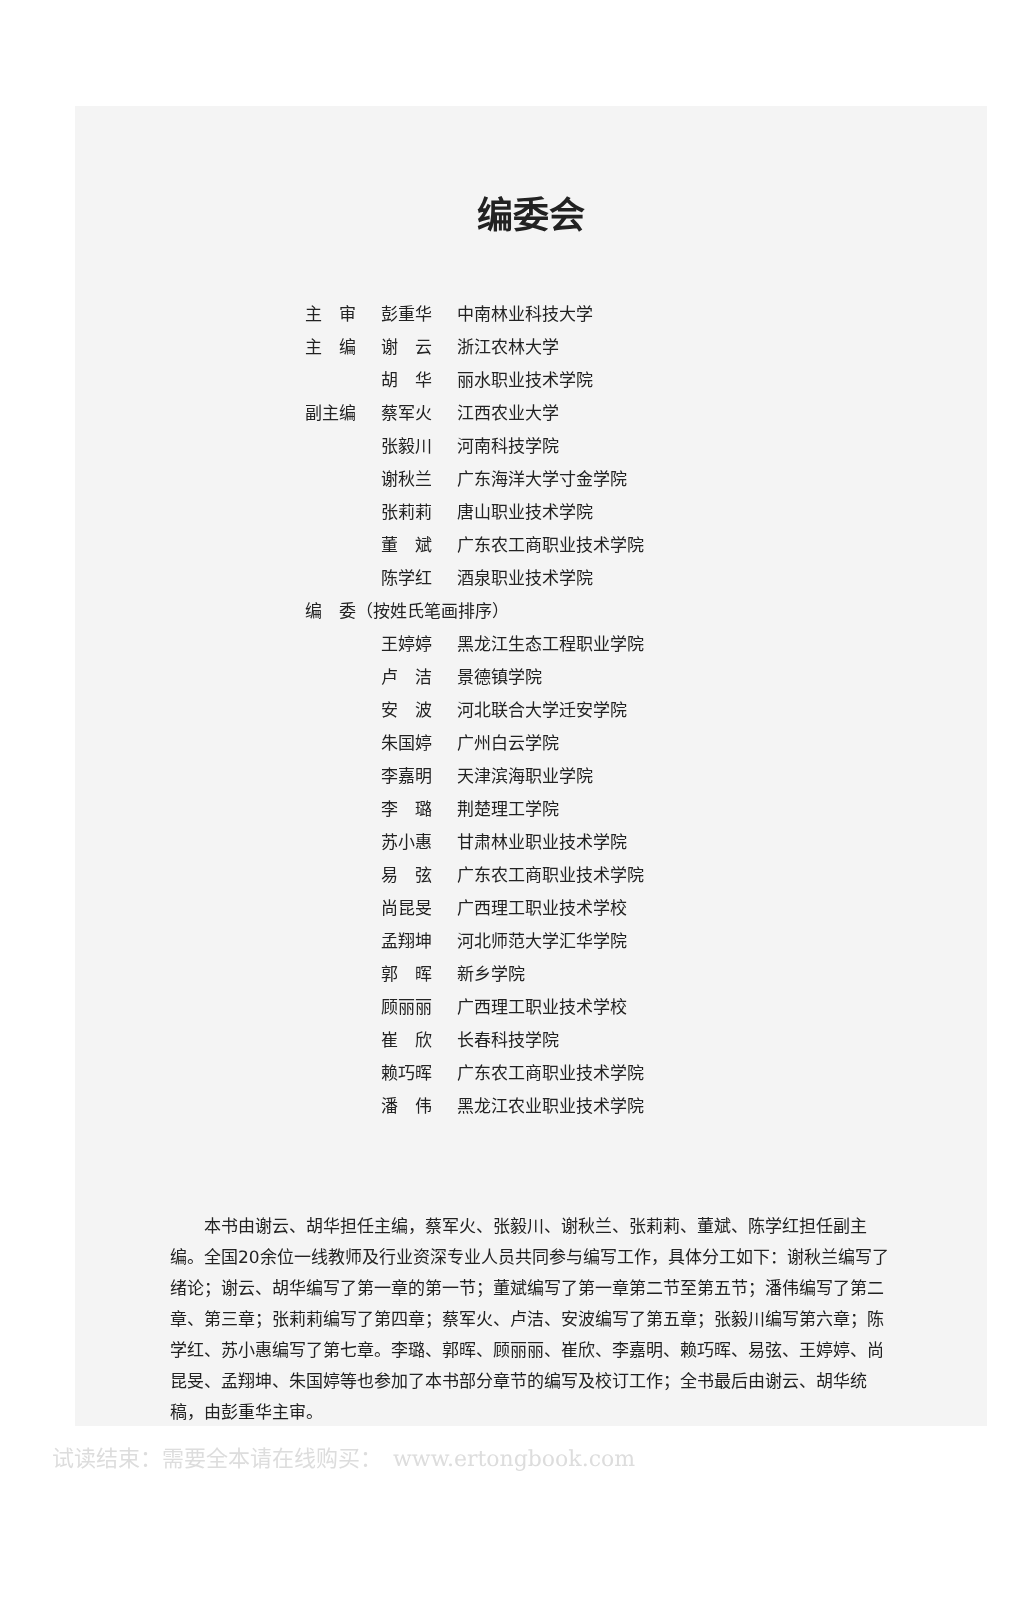编委会
| 主 审 | 彭重华 | 中南林业科技大学 |
| 主 编 | 谢 云 | 浙江农林大学 |
| | 胡 华 | 丽水职业技术学院 |
| 副主编 | 蔡军火 | 江西农业大学 |
| | 张毅川 | 河南科技学院 |
| | 谢秋兰 | 广东海洋大学寸金学院 |
| | 张莉莉 | 唐山职业技术学院 |
| | 董 斌 | 广东农工商职业技术学院 |
| | 陈学红 | 酒泉职业技术学院 |
| 编 委（按姓氏笔画排序） | | |
| | 王婷婷 | 黑龙江生态工程职业学院 |
| | 卢 洁 | 景德镇学院 |
| | 安 波 | 河北联合大学迁安学院 |
| | 朱国婷 | 广州白云学院 |
| | 李嘉明 | 天津滨海职业学院 |
| | 李 璐 | 荆楚理工学院 |
| | 苏小惠 | 甘肃林业职业技术学院 |
| | 易 弦 | 广东农工商职业技术学院 |
| | 尚昆旻 | 广西理工职业技术学校 |
| | 孟翔坤 | 河北师范大学汇华学院 |
| | 郭 晖 | 新乡学院 |
| | 顾丽丽 | 广西理工职业技术学校 |
| | 崔 欣 | 长春科技学院 |
| | 赖巧晖 | 广东农工商职业技术学院 |
| | 潘 伟 | 黑龙江农业职业技术学院 |
本书由谢云、胡华担任主编，蔡军火、张毅川、谢秋兰、张莉莉、董斌、陈学红担任副主编。全国20余位一线教师及行业资深专业人员共同参与编写工作，具体分工如下：谢秋兰编写了绪论；谢云、胡华编写了第一章的第一节；董斌编写了第一章第二节至第五节；潘伟编写了第二章、第三章；张莉莉编写了第四章；蔡军火、卢洁、安波编写了第五章；张毅川编写第六章；陈学红、苏小惠编写了第七章。李璐、郭晖、顾丽丽、崔欣、李嘉明、赖巧晖、易弦、王婷婷、尚昆旻、孟翔坤、朱国婷等也参加了本书部分章节的编写及校订工作；全书最后由谢云、胡华统稿，由彭重华主审。
试读结束：需要全本请在线购买：　www.ertongbook.com